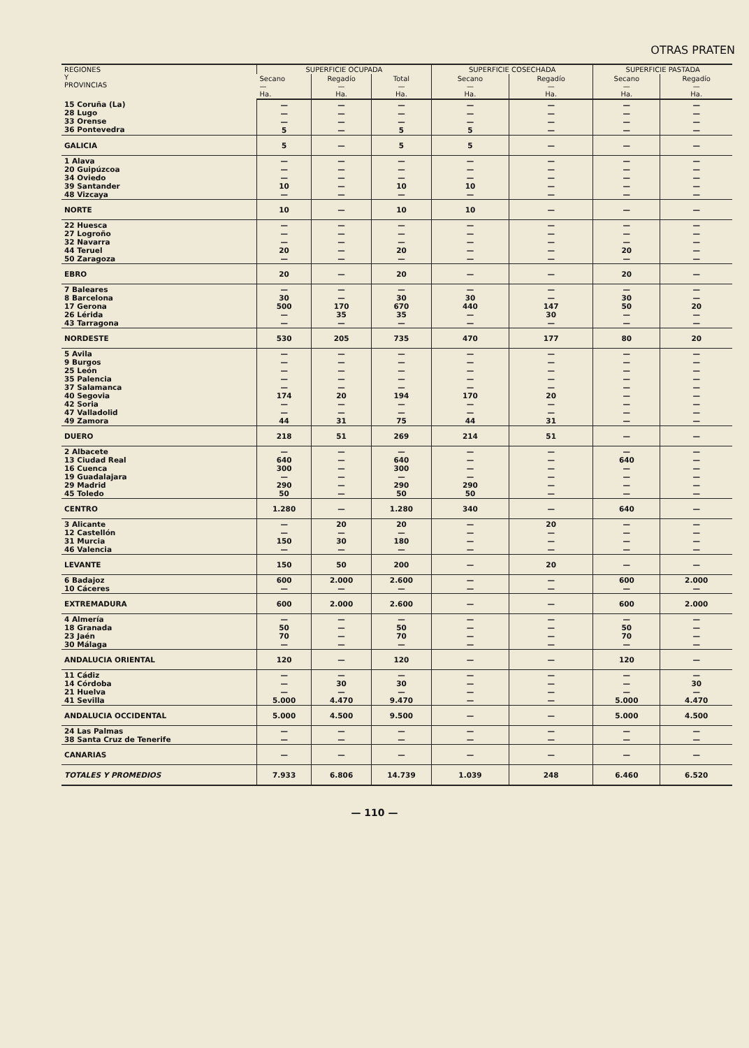OTRAS PRATEN
| REGIONES Y PROVINCIAS | SUPERFICIE OCUPADA | | | SUPERFICIE COSECHADA | | SUPERFICIE PASTADA | |
| --- | --- | --- | --- | --- | --- | --- | --- |
| | Secano — Ha. | Regadío — Ha. | Total — Ha. | Secano — Ha. | Regadío — Ha. | Secano — Ha. | Regadío — Ha. |
| 15 Coruña (La) 28 Lugo 33 Orense 36 Pontevedra | — — — 5 | — — — — | — — — 5 | — — — 5 | — — — — | — — — — | — — — — |
| GALICIA | 5 | — | 5 | 5 | — | — | — |
| 1 Alava 20 Guipúzcoa 34 Oviedo 39 Santander 48 Vizcaya | — — — 10 — | — — — — — | — — — 10 — | — — — 10 — | — — — — — | — — — — — | — — — — — |
| NORTE | 10 | — | 10 | 10 | — | — | — |
| 22 Huesca 27 Logroño 32 Navarra 44 Teruel 50 Zaragoza | — — — 20 — | — — — — — | — — — 20 — | — — — — — | — — — — — | — — — 20 — | — — — — — |
| EBRO | 20 | — | 20 | — | — | 20 | — |
| 7 Baleares 8 Barcelona 17 Gerona 26 Lérida 43 Tarragona | — 30 500 — — | — — 170 35 — | — 30 670 35 — | — 30 440 — — | — — 147 30 — | — 30 50 — — | — — 20 — — |
| NORDESTE | 530 | 205 | 735 | 470 | 177 | 80 | 20 |
| 5 Avila 9 Burgos 25 León 35 Palencia 37 Salamanca 40 Segovia 42 Soria 47 Valladolid 49 Zamora | — — — — — 174 — — 44 | — — — — — 20 — — 31 | — — — — — 194 — — 75 | — — — — — 170 — — 44 | — — — — — 20 — — 31 | — — — — — — — — — | — — — — — — — — — |
| DUERO | 218 | 51 | 269 | 214 | 51 | — | — |
| 2 Albacete 13 Ciudad Real 16 Cuenca 19 Guadalajara 29 Madrid 45 Toledo | — 640 300 — 290 50 | — — — — — — | — 640 300 — 290 50 | — — — — 290 50 | — — — — — — | — 640 — — — — | — — — — — — |
| CENTRO | 1.280 | — | 1.280 | 340 | — | 640 | — |
| 3 Alicante 12 Castellón 31 Murcia 46 Valencia | — — 150 — | 20 — 30 — | 20 — 180 — | — — — — | 20 — — — | — — — — | — — — — |
| LEVANTE | 150 | 50 | 200 | — | 20 | — | — |
| 6 Badajoz 10 Cáceres | 600 — | 2.000 — | 2.600 — | — — | — — | 600 — | 2.000 — |
| EXTREMADURA | 600 | 2.000 | 2.600 | — | — | 600 | 2.000 |
| 4 Almería 18 Granada 23 Jaén 30 Málaga | — 50 70 — | — — — — | — 50 70 — | — — — — | — — — — | — 50 70 — | — — — — |
| ANDALUCIA ORIENTAL | 120 | — | 120 | — | — | 120 | — |
| 11 Cádiz 14 Córdoba 21 Huelva 41 Sevilla | — — — 5.000 | — 30 — 4.470 | — 30 — 9.470 | — — — — | — — — — | — — — 5.000 | — 30 — 4.470 |
| ANDALUCIA OCCIDENTAL | 5.000 | 4.500 | 9.500 | — | — | 5.000 | 4.500 |
| 24 Las Palmas 38 Santa Cruz de Tenerife | — — | — — | — — | — — | — — | — — | — — |
| CANARIAS | — | — | — | — | — | — | — |
| TOTALES Y PROMEDIOS | 7.933 | 6.806 | 14.739 | 1.039 | 248 | 6.460 | 6.520 |
— 110 —